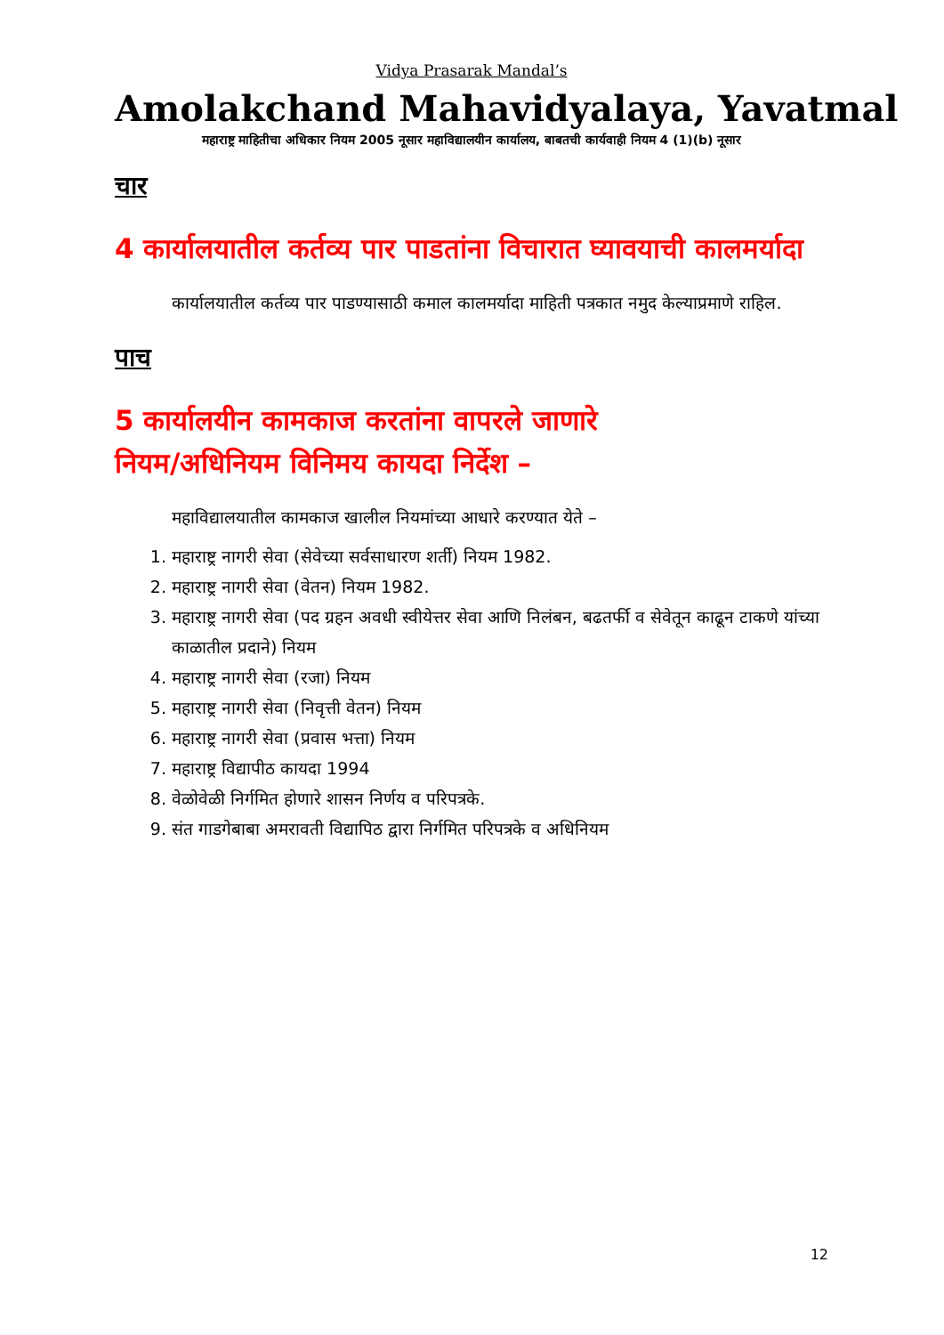Vidya Prasarak Mandal’s
Amolakchand Mahavidyalaya, Yavatmal
महाराष्ट्र माहितीचा अधिकार नियम 2005 नूसार महाविद्यालयीन कार्यालय, बाबतची कार्यवाही नियम 4 (1)(b) नूसार
चार
4 कार्यालयातील कर्तव्य पार पाडतांना विचारात घ्यावयाची कालमर्यादा
कार्यालयातील कर्तव्य पार पाडण्यासाठी कमाल कालमर्यादा माहिती पत्रकात नमुद केल्याप्रमाणे राहिल.
पाच
5 कार्यालयीन कामकाज करतांना वापरले जाणारे
नियम/अधिनियम विनिमय कायदा निर्देश –
महाविद्यालयातील कामकाज खालील नियमांच्या आधारे करण्यात येते –
1. महाराष्ट्र नागरी सेवा (सेवेच्या सर्वसाधारण शर्ती) नियम 1982.
2. महाराष्ट्र नागरी सेवा (वेतन) नियम 1982.
3. महाराष्ट्र नागरी सेवा (पद ग्रहन अवधी स्वीयेत्तर सेवा आणि निलंबन, बढतर्फी व सेवेतून काढून टाकणे यांच्या काळातील प्रदाने) नियम
4. महाराष्ट्र नागरी सेवा (रजा) नियम
5. महाराष्ट्र नागरी सेवा (निवृत्ती वेतन) नियम
6. महाराष्ट्र नागरी सेवा (प्रवास भत्ता) नियम
7. महाराष्ट्र विद्यापीठ कायदा 1994
8. वेळोवेळी निर्गमित होणारे शासन निर्णय व परिपत्रके.
9. संत गाडगेबाबा अमरावती विद्यापिठ द्वारा निर्गमित परिपत्रके व अधिनियम
12